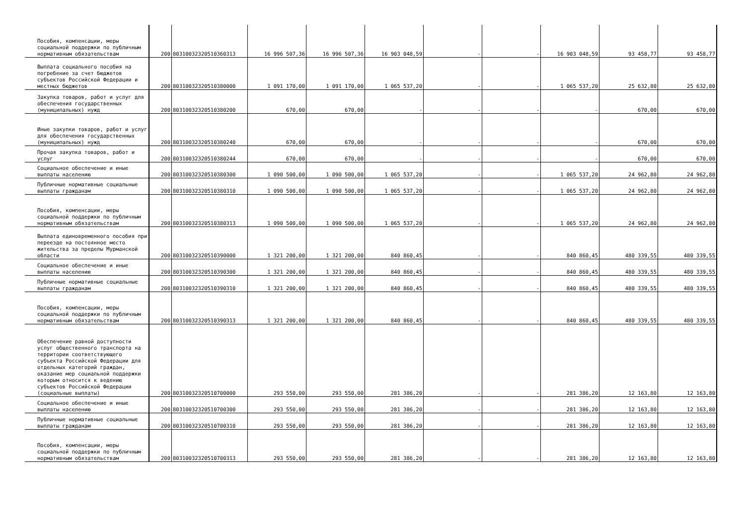| Пособия, компенсации, меры социальной поддержки по публичным нормативным обязательствам | 200 | 80310032320510360313 | 16 996 507,36 | 16 996 507,36 | 16 903 048,59 | - | - | 16 903 048,59 | 93 458,77 | 93 458,77 |
| Выплата социального пособия на погребение за счет бюджетов субъектов Российской Федерации и местных бюджетов | 200 | 80310032320510380000 | 1 091 170,00 | 1 091 170,00 | 1 065 537,20 | - | - | 1 065 537,20 | 25 632,80 | 25 632,80 |
| Закупка товаров, работ и услуг для обеспечения государственных (муниципальных) нужд | 200 | 80310032320510380200 | 670,00 | 670,00 | - | - | - | - | 670,00 | 670,00 |
| Иные закупки товаров, работ и услуг для обеспечения государственных (муниципальных) нужд | 200 | 80310032320510380240 | 670,00 | 670,00 | - | - | - | - | 670,00 | 670,00 |
| Прочая закупка товаров, работ и услуг | 200 | 80310032320510380244 | 670,00 | 670,00 | - | - | - | - | 670,00 | 670,00 |
| Социальное обеспечение и иные выплаты населению | 200 | 80310032320510380300 | 1 090 500,00 | 1 090 500,00 | 1 065 537,20 | - | - | 1 065 537,20 | 24 962,80 | 24 962,80 |
| Публичные нормативные социальные выплаты гражданам | 200 | 80310032320510380310 | 1 090 500,00 | 1 090 500,00 | 1 065 537,20 | - | - | 1 065 537,20 | 24 962,80 | 24 962,80 |
| Пособия, компенсации, меры социальной поддержки по публичным нормативным обязательствам | 200 | 80310032320510380313 | 1 090 500,00 | 1 090 500,00 | 1 065 537,20 | - | - | 1 065 537,20 | 24 962,80 | 24 962,80 |
| Выплата единовременного пособия при переезде на постоянное место жительства за пределы Мурманской области | 200 | 80310032320510390000 | 1 321 200,00 | 1 321 200,00 | 840 860,45 | - | - | 840 860,45 | 480 339,55 | 480 339,55 |
| Социальное обеспечение и иные выплаты населению | 200 | 80310032320510390300 | 1 321 200,00 | 1 321 200,00 | 840 860,45 | - | - | 840 860,45 | 480 339,55 | 480 339,55 |
| Публичные нормативные социальные выплаты гражданам | 200 | 80310032320510390310 | 1 321 200,00 | 1 321 200,00 | 840 860,45 | - | - | 840 860,45 | 480 339,55 | 480 339,55 |
| Пособия, компенсации, меры социальной поддержки по публичным нормативным обязательствам | 200 | 80310032320510390313 | 1 321 200,00 | 1 321 200,00 | 840 860,45 | - | - | 840 860,45 | 480 339,55 | 480 339,55 |
| Обеспечение равной доступности услуг общественного транспорта на территории соответствующего субъекта Российской Федерации для отдельных категорий граждан, оказание мер социальной поддержки которым относится к ведению субъектов Российской Федерации (социальные выплаты) | 200 | 80310032320510700000 | 293 550,00 | 293 550,00 | 281 386,20 | - | - | 281 386,20 | 12 163,80 | 12 163,80 |
| Социальное обеспечение и иные выплаты населению | 200 | 80310032320510700300 | 293 550,00 | 293 550,00 | 281 386,20 | - | - | 281 386,20 | 12 163,80 | 12 163,80 |
| Публичные нормативные социальные выплаты гражданам | 200 | 80310032320510700310 | 293 550,00 | 293 550,00 | 281 386,20 | - | - | 281 386,20 | 12 163,80 | 12 163,80 |
| Пособия, компенсации, меры социальной поддержки по публичным нормативным обязательствам | 200 | 80310032320510700313 | 293 550,00 | 293 550,00 | 281 386,20 | - | - | 281 386,20 | 12 163,80 | 12 163,80 |